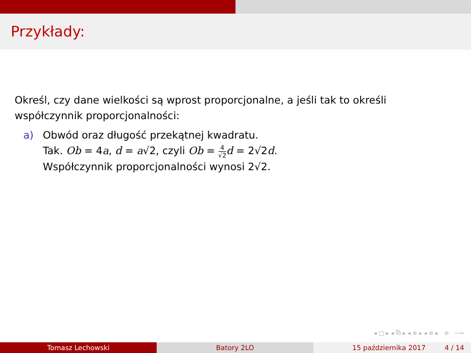Przykłady:
Określ, czy dane wielkości są wprost proporcjonalne, a jeśli tak to określi współczynnik proporcjonalności:
a) Obwód oraz długość przekątnej kwadratu.
Tak. Ob = 4a, d = a√2, czyli Ob = 4 √2 d = 2√2d.
Współczynnik proporcjonalności wynosi 2√2.
◂ □ ▸ ◂ ⧉ ▸ ◂ ≡ ▸ ◂ ≡ ▸ ≡ ∽∾
Tomasz Lechowski Batory 2LO 15 października 2017 4 / 14